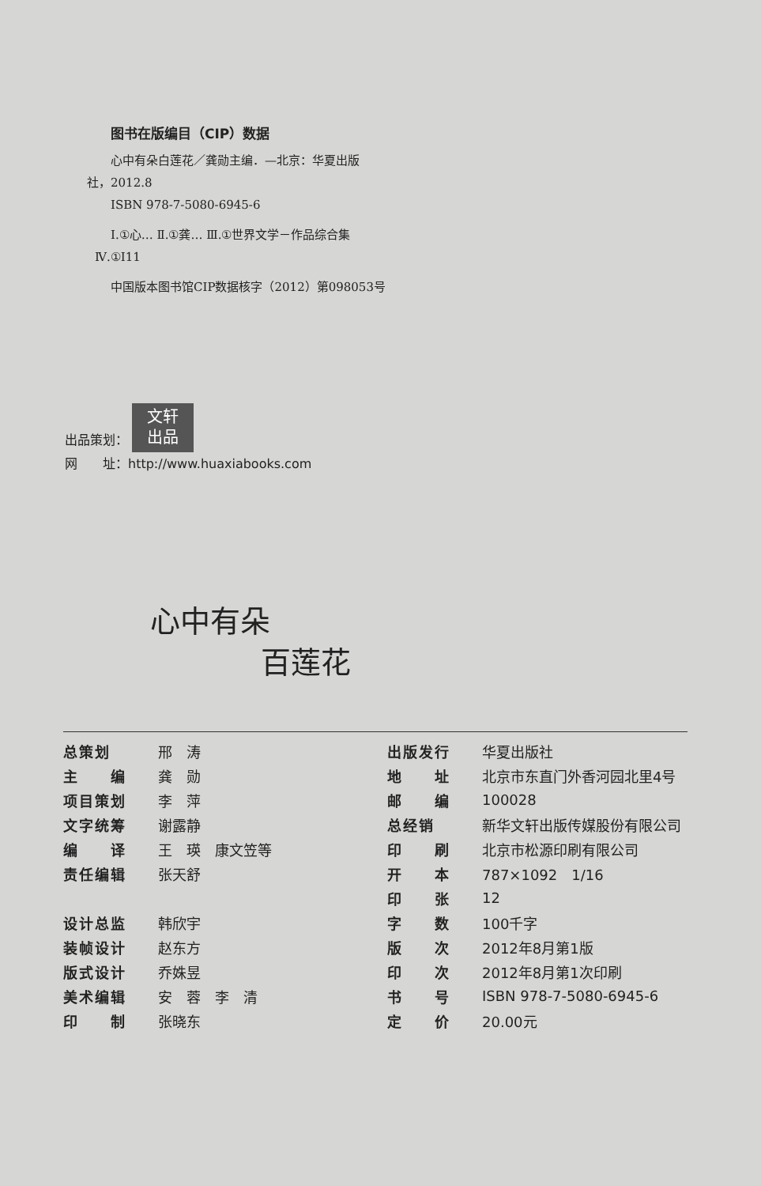图书在版编目（CIP）数据
心中有朵白莲花／龚勋主编．—北京：华夏出版
社，2012.8
ISBN 978-7-5080-6945-6
Ⅰ.①心… Ⅱ.①龚… Ⅲ.①世界文学－作品综合集
Ⅳ.①I11
中国版本图书馆CIP数据核字（2012）第098053号
出品策划： 文轩
出品
网　　址：http://www.huaxiabooks.com
心中有朵
百莲花
| 总策划 | 邢 涛 |
| 主 编 | 龚 勋 |
| 项目策划 | 李 萍 |
| 文字统筹 | 谢露静 |
| 编 译 | 王 瑛 康文笠等 |
| 责任编辑 | 张天舒 |
| 设计总监 | 韩欣宇 |
| 装帧设计 | 赵东方 |
| 版式设计 | 乔姝昱 |
| 美术编辑 | 安 蓉 李 清 |
| 印 制 | 张晓东 |
| 出版发行 | 华夏出版社 |
| 地 址 | 北京市东直门外香河园北里4号 |
| 邮 编 | 100028 |
| 总经销 | 新华文轩出版传媒股份有限公司 |
| 印 刷 | 北京市松源印刷有限公司 |
| 开 本 | 787×1092 1/16 |
| 印 张 | 12 |
| 字 数 | 100千字 |
| 版 次 | 2012年8月第1版 |
| 印 次 | 2012年8月第1次印刷 |
| 书 号 | ISBN 978-7-5080-6945-6 |
| 定 价 | 20.00元 |